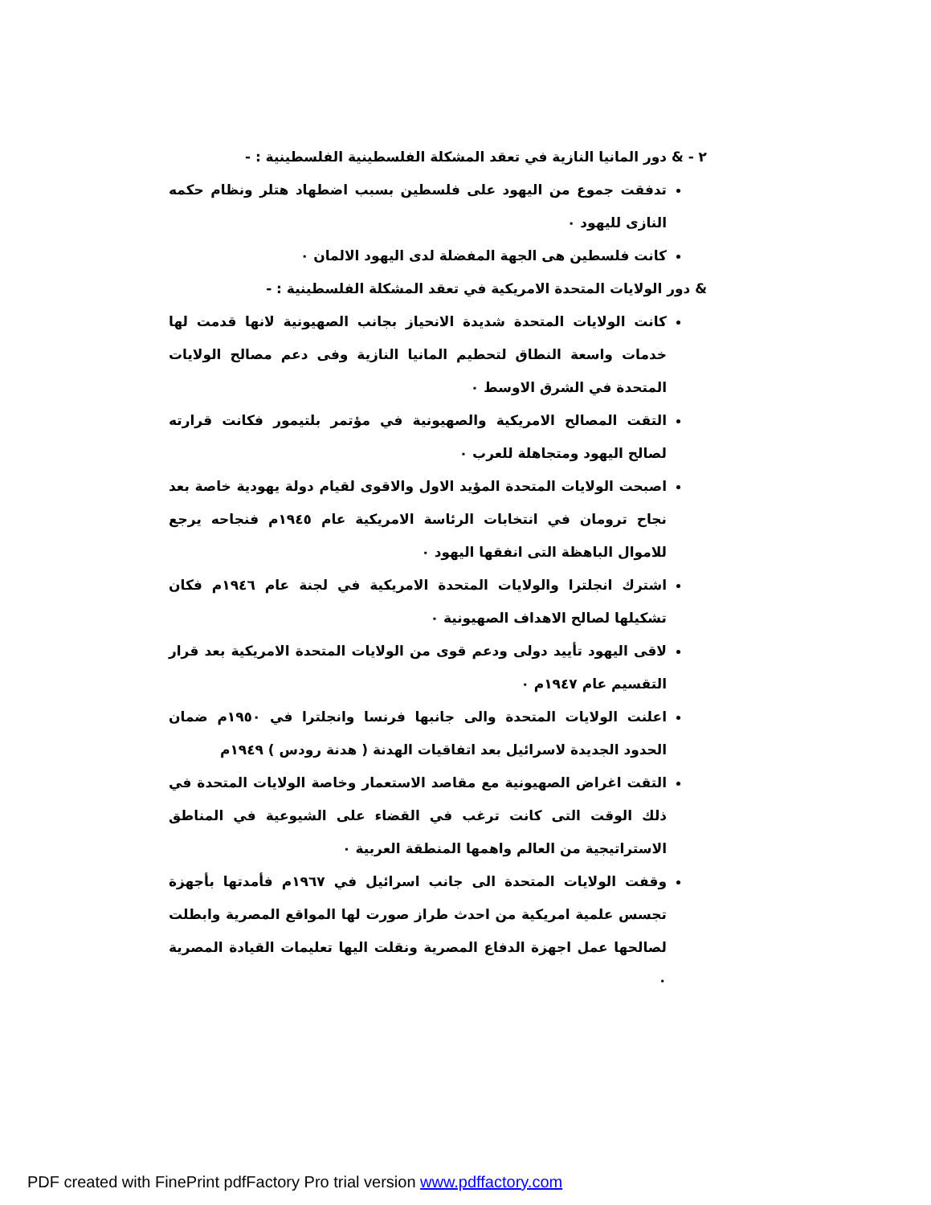٢ - & دور المانيا النازية في تعقد المشكلة الفلسطينية الفلسطينية : -
تدفقت جموع من اليهود على فلسطين بسبب اضطهاد هتلر ونظام حكمه النازى لليهود ٠
كانت فلسطين هى الجهة المفضلة لدى اليهود الالمان ٠
& دور الولايات المتحدة الامريكية في تعقد المشكلة الفلسطينية : -
كانت الولايات المتحدة شديدة الانحياز بجانب الصهيونية لانها قدمت لها خدمات واسعة النطاق لتحطيم المانيا النازية وفى دعم مصالح الولايات المتحدة في الشرق الاوسط ٠
التقت المصالح الامريكية والصهيونية في مؤتمر بلتيمور فكانت قرارته لصالح اليهود ومتجاهلة للعرب ٠
اصبحت الولايات المتحدة المؤيد الاول والاقوى لقيام دولة يهودية خاصة بعد نجاح ترومان في انتخابات الرئاسة الامريكية عام ١٩٤٥م فنجاحه يرجع للاموال الباهظة التى انفقها اليهود ٠
اشترك انجلترا والولايات المتحدة الامريكية في لجنة عام ١٩٤٦م فكان تشكيلها لصالح الاهداف الصهيونية ٠
لاقى اليهود تأييد دولى ودعم قوى من الولايات المتحدة الامريكية بعد قرار التقسيم عام ١٩٤٧م ٠
اعلنت الولايات المتحدة والى جانبها فرنسا وانجلترا في ١٩٥٠م ضمان الحدود الجديدة لاسرائيل بعد اتفاقيات الهدنة ( هدنة رودس ) ١٩٤٩م
التقت اغراض الصهيونية مع مقاصد الاستعمار وخاصة الولايات المتحدة في ذلك الوقت التى كانت ترغب في القضاء على الشيوعية في المناطق الاستراتيجية من العالم واهمها المنطقة العربية ٠
وقفت الولايات المتحدة الى جانب اسرائيل في ١٩٦٧م فأمدتها بأجهزة تجسس علمية امريكية من احدث طراز صورت لها المواقع المصرية وابطلت لصالحها عمل اجهزة الدفاع المصرية ونقلت اليها تعليمات القيادة المصرية ٠
PDF created with FinePrint pdfFactory Pro trial version www.pdffactory.com